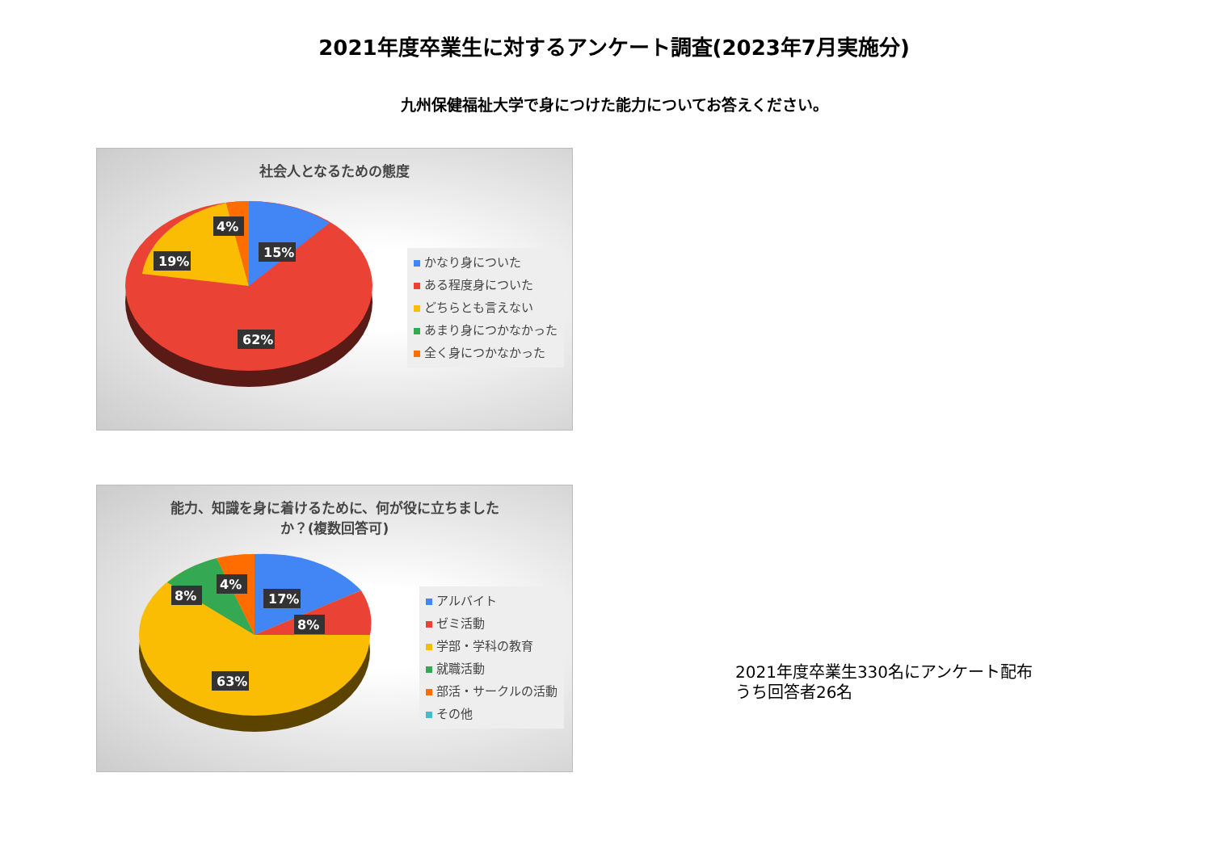2021年度卒業生に対するアンケート調査(2023年7月実施分)
九州保健福祉大学で身につけた能力についてお答えください。
社会人となるための態度
4%
15%
19%
62%
かなり身についた
ある程度身についた
どちらとも言えない
あまり身につかなかった
全く身につかなかった
能力、知識を身に着けるために、何が役に立ちました
か？(複数回答可)
4%
8%
17%
8%
63%
アルバイト
ゼミ活動
学部・学科の教育
就職活動
部活・サークルの活動
その他
2021年度卒業生330名にアンケート配布
うち回答者26名